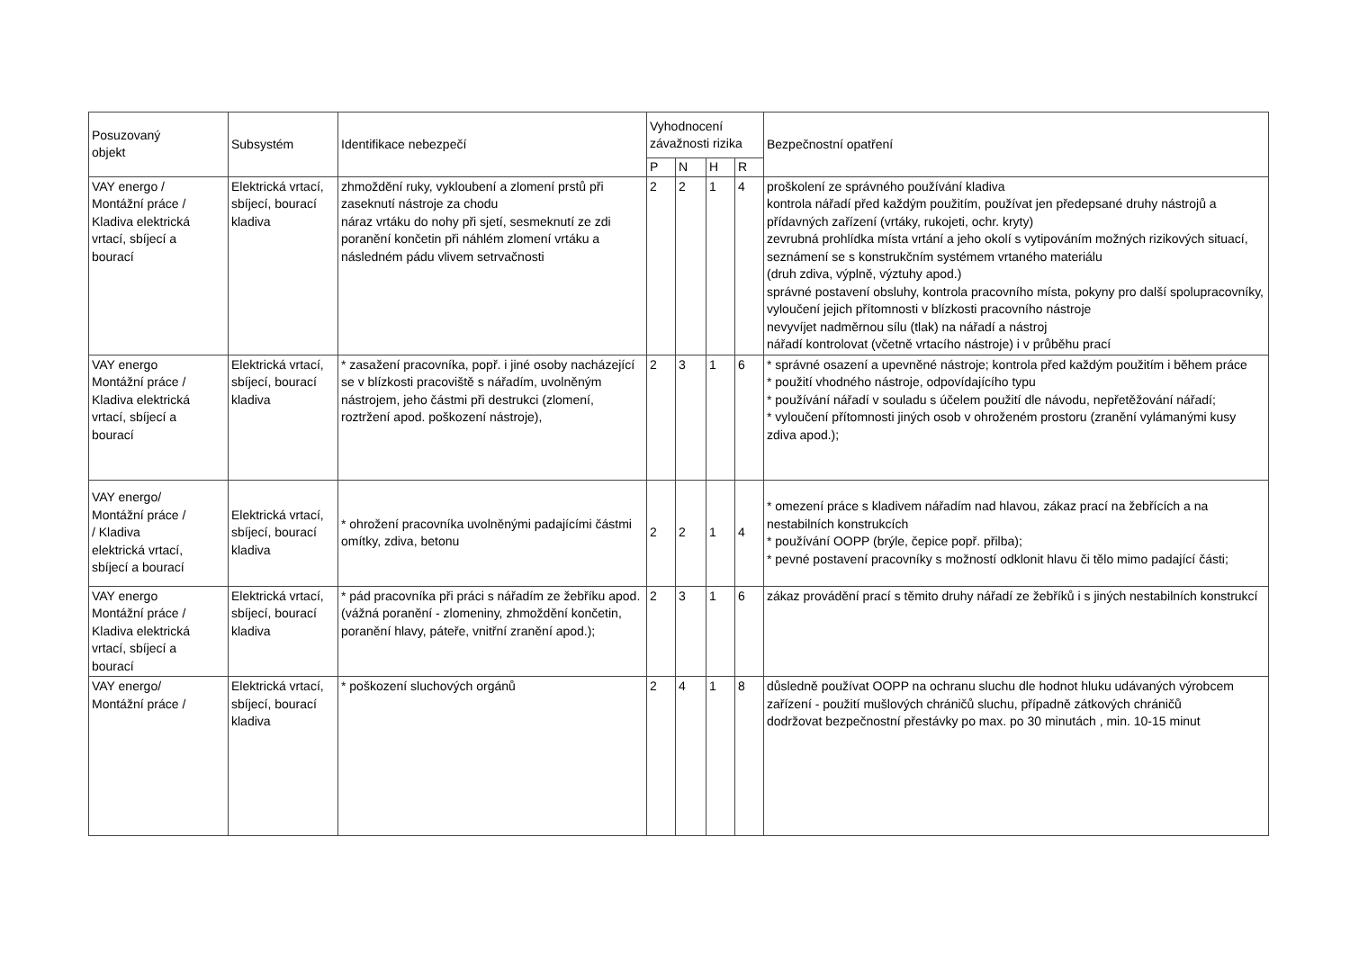| Posuzovaný objekt | Subsystém | Identifikace nebezpečí | Vyhodnocení závažnosti rizika | | | | Bezpečnostní opatření |
| --- | --- | --- | --- | --- | --- | --- | --- |
| | | | P | N | H | R | |
| VAY energo / Montážní práce / Kladiva elektrická vrtací, sbíjecí a bourací | Elektrická vrtací, sbíjecí, bourací kladiva | zhmoždění ruky, vykloubení a zlomení prstů při zaseknutí nástroje za chodu náraz vrtáku do nohy při sjetí, sesmeknutí ze zdi poranění končetin při náhlém zlomení vrtáku a následném pádu vlivem setrvačnosti | 2 | 2 | 1 | 4 | proškolení ze správného používání kladiva kontrola nářadí před každým použitím, používat jen předepsané druhy nástrojů a přídavných zařízení (vrtáky, rukojeti, ochr. kryty) zevrubná prohlídka místa vrtání a jeho okolí s vytipováním možných rizikových situací, seznámení se s konstrukčním systémem vrtaného materiálu (druh zdiva, výplně, výztuhy apod.) správné postavení obsluhy, kontrola pracovního místa, pokyny pro další spolupracovníky, vyloučení jejich přítomnosti v blízkosti pracovního nástroje nevyvíjet nadměrnou sílu (tlak) na nářadí a nástroj nářadí kontrolovat (včetně vrtacího nástroje) i v průběhu prací |
| VAY energo Montážní práce / Kladiva elektrická vrtací, sbíjecí a bourací | Elektrická vrtací, sbíjecí, bourací kladiva | * zasažení pracovníka, popř. i jiné osoby nacházející se v blízkosti pracoviště s nářadím, uvolněným nástrojem, jeho částmi při destrukci (zlomení, roztržení apod. poškození nástroje), | 2 | 3 | 1 | 6 | * správné osazení a upevněné nástroje; kontrola před každým použitím i během práce * použití vhodného nástroje, odpovídajícího typu * používání nářadí v souladu s účelem použití dle návodu, nepřetěžování nářadí; * vyloučení přítomnosti jiných osob v ohroženém prostoru (zranění vylámanými kusy zdiva apod.); |
| VAY energo/ Montážní práce / / Kladiva elektrická vrtací, sbíjecí a bourací | Elektrická vrtací, sbíjecí, bourací kladiva | * ohrožení pracovníka uvolněnými padajícími částmi omítky, zdiva, betonu | 2 | 2 | 1 | 4 | * omezení práce s kladivem nářadím nad hlavou, zákaz prací na žebřících a na nestabilních konstrukcích * používání OOPP (brýle, čepice popř. přilba); * pevné postavení pracovníky s možností odklonit hlavu či tělo mimo padající části; |
| VAY energo Montážní práce / Kladiva elektrická vrtací, sbíjecí a bourací | Elektrická vrtací, sbíjecí, bourací kladiva | * pád pracovníka při práci s nářadím ze žebříku apod. (vážná poranění - zlomeniny, zhmoždění končetin, poranění hlavy, páteře, vnitřní zranění apod.); | 2 | 3 | 1 | 6 | zákaz provádění prací s těmito druhy nářadí ze žebříků i s jiných nestabilních konstrukcí |
| VAY energo/ Montážní práce / | Elektrická vrtací, sbíjecí, bourací kladiva | * poškození sluchových orgánů | 2 | 4 | 1 | 8 | důsledně používat OOPP na ochranu sluchu dle hodnot hluku udávaných výrobcem zařízení - použití mušlových chráničů sluchu, případně zátkových chráničů dodržovat bezpečnostní přestávky po max. po 30 minutách , min. 10-15 minut |